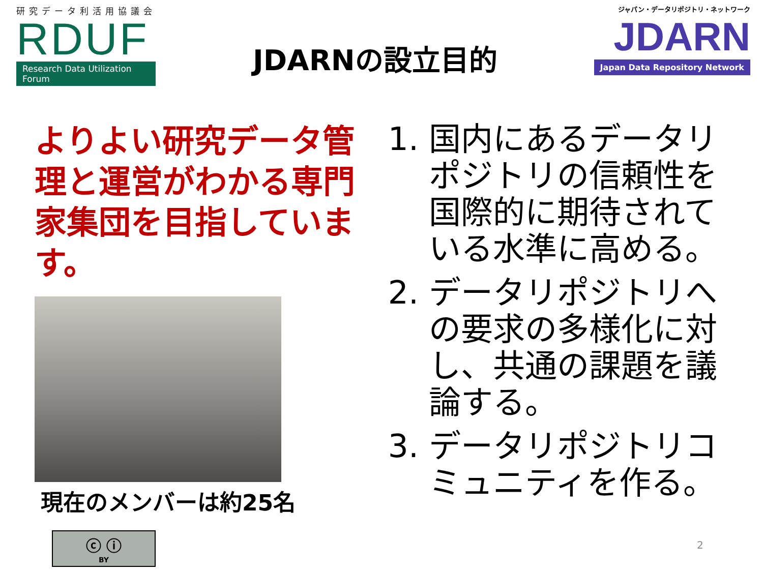研究データ利活用協議会
RDUF
Research Data Utilization Forum
JDARNの設立目的
ジャパン・データリポジトリ・ネットワーク
JDARN
Japan Data Repository Network
よりよい研究データ管理と運営がわかる専門家集団を目指しています。
現在のメンバーは約25名
1. 国内にあるデータリポジトリの信頼性を国際的に期待されている水準に高める。
2. データリポジトリへの要求の多様化に対し、共通の課題を議論する。
3. データリポジトリコミュニティを作る。
ⓒ ⓘ
BY
2